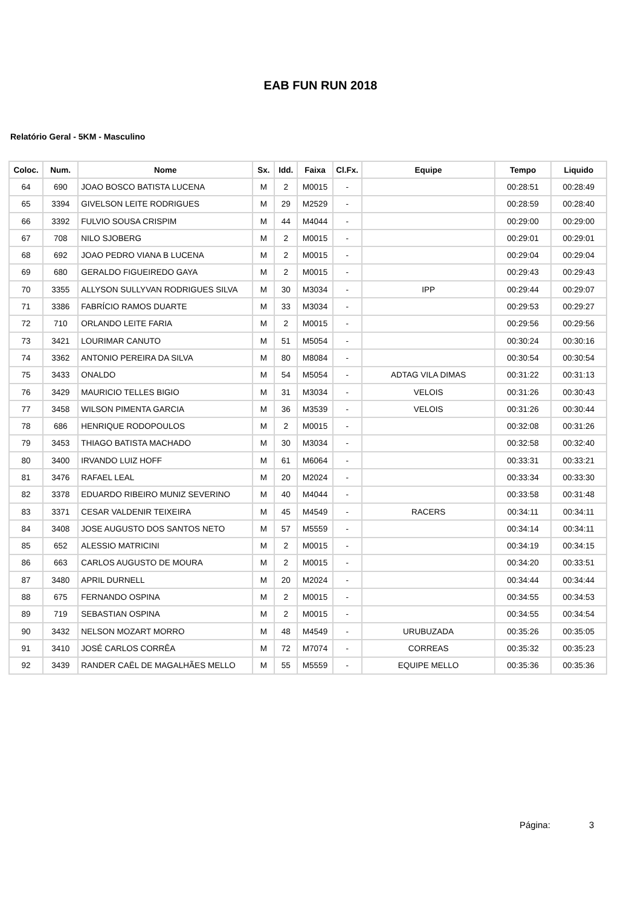EAB FUN RUN 2018
Relatório Geral - 5KM - Masculino
| Coloc. | Num. | Nome | Sx. | Idd. | Faixa | Cl.Fx. | Equipe | Tempo | Liquido |
| --- | --- | --- | --- | --- | --- | --- | --- | --- | --- |
| 64 | 690 | JOAO BOSCO BATISTA LUCENA | M | 2 | M0015 | - | | 00:28:51 | 00:28:49 |
| 65 | 3394 | GIVELSON LEITE RODRIGUES | M | 29 | M2529 | - | | 00:28:59 | 00:28:40 |
| 66 | 3392 | FULVIO SOUSA CRISPIM | M | 44 | M4044 | - | | 00:29:00 | 00:29:00 |
| 67 | 708 | NILO SJOBERG | M | 2 | M0015 | - | | 00:29:01 | 00:29:01 |
| 68 | 692 | JOAO PEDRO VIANA B LUCENA | M | 2 | M0015 | - | | 00:29:04 | 00:29:04 |
| 69 | 680 | GERALDO FIGUEIREDO GAYA | M | 2 | M0015 | - | | 00:29:43 | 00:29:43 |
| 70 | 3355 | ALLYSON SULLYVAN RODRIGUES SILVA | M | 30 | M3034 | - | IPP | 00:29:44 | 00:29:07 |
| 71 | 3386 | FABRÍCIO RAMOS DUARTE | M | 33 | M3034 | - | | 00:29:53 | 00:29:27 |
| 72 | 710 | ORLANDO LEITE FARIA | M | 2 | M0015 | - | | 00:29:56 | 00:29:56 |
| 73 | 3421 | LOURIMAR CANUTO | M | 51 | M5054 | - | | 00:30:24 | 00:30:16 |
| 74 | 3362 | ANTONIO PEREIRA DA SILVA | M | 80 | M8084 | - | | 00:30:54 | 00:30:54 |
| 75 | 3433 | ONALDO | M | 54 | M5054 | - | ADTAG VILA DIMAS | 00:31:22 | 00:31:13 |
| 76 | 3429 | MAURICIO TELLES BIGIO | M | 31 | M3034 | - | VELOIS | 00:31:26 | 00:30:43 |
| 77 | 3458 | WILSON PIMENTA GARCIA | M | 36 | M3539 | - | VELOIS | 00:31:26 | 00:30:44 |
| 78 | 686 | HENRIQUE RODOPOULOS | M | 2 | M0015 | - | | 00:32:08 | 00:31:26 |
| 79 | 3453 | THIAGO BATISTA MACHADO | M | 30 | M3034 | - | | 00:32:58 | 00:32:40 |
| 80 | 3400 | IRVANDO LUIZ HOFF | M | 61 | M6064 | - | | 00:33:31 | 00:33:21 |
| 81 | 3476 | RAFAEL LEAL | M | 20 | M2024 | - | | 00:33:34 | 00:33:30 |
| 82 | 3378 | EDUARDO RIBEIRO MUNIZ SEVERINO | M | 40 | M4044 | - | | 00:33:58 | 00:31:48 |
| 83 | 3371 | CESAR VALDENIR TEIXEIRA | M | 45 | M4549 | - | RACERS | 00:34:11 | 00:34:11 |
| 84 | 3408 | JOSE AUGUSTO DOS SANTOS NETO | M | 57 | M5559 | - | | 00:34:14 | 00:34:11 |
| 85 | 652 | ALESSIO MATRICINI | M | 2 | M0015 | - | | 00:34:19 | 00:34:15 |
| 86 | 663 | CARLOS AUGUSTO DE MOURA | M | 2 | M0015 | - | | 00:34:20 | 00:33:51 |
| 87 | 3480 | APRIL DURNELL | M | 20 | M2024 | - | | 00:34:44 | 00:34:44 |
| 88 | 675 | FERNANDO OSPINA | M | 2 | M0015 | - | | 00:34:55 | 00:34:53 |
| 89 | 719 | SEBASTIAN OSPINA | M | 2 | M0015 | - | | 00:34:55 | 00:34:54 |
| 90 | 3432 | NELSON MOZART MORRO | M | 48 | M4549 | - | URUBUZADA | 00:35:26 | 00:35:05 |
| 91 | 3410 | JOSÉ CARLOS CORRÊA | M | 72 | M7074 | - | CORREAS | 00:35:32 | 00:35:23 |
| 92 | 3439 | RANDER CAËL DE MAGALHÃES MELLO | M | 55 | M5559 | - | EQUIPE MELLO | 00:35:36 | 00:35:36 |
Página: 3